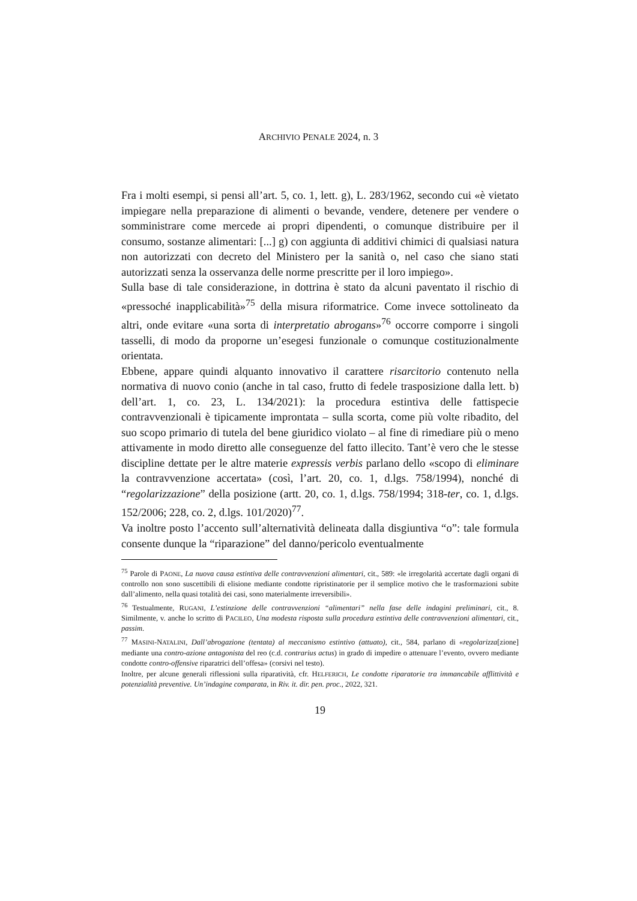ARCHIVIO PENALE 2024, n. 3
Fra i molti esempi, si pensi all’art. 5, co. 1, lett. g), L. 283/1962, secondo cui «è vietato impiegare nella preparazione di alimenti o bevande, vendere, detenere per vendere o somministrare come mercede ai propri dipendenti, o comunque distribuire per il consumo, sostanze alimentari: [...] g) con aggiunta di additivi chimici di qualsiasi natura non autorizzati con decreto del Ministero per la sanità o, nel caso che siano stati autorizzati senza la osservanza delle norme prescritte per il loro impiego».
Sulla base di tale considerazione, in dottrina è stato da alcuni paventato il rischio di «pressoché inapplicabilità»<sup>75</sup> della misura riformatrice. Come invece sottolineato da altri, onde evitare «una sorta di interpretatio abrogans»<sup>76</sup> occorre comporre i singoli tasselli, di modo da proporne un’esegesi funzionale o comunque costituzionalmente orientata.
Ebbene, appare quindi alquanto innovativo il carattere risarcitorio contenuto nella normativa di nuovo conio (anche in tal caso, frutto di fedele trasposizione dalla lett. b) dell’art. 1, co. 23, L. 134/2021): la procedura estintiva delle fattispecie contravvenzionali è tipicamente improntata – sulla scorta, come più volte ribadito, del suo scopo primario di tutela del bene giuridico violato – al fine di rimediare più o meno attivamente in modo diretto alle conseguenze del fatto illecito. Tant’è vero che le stesse discipline dettate per le altre materie expressis verbis parlano dello «scopo di eliminare la contravvenzione accertata» (così, l’art. 20, co. 1, d.lgs. 758/1994), nonché di “regolarizzazione” della posizione (artt. 20, co. 1, d.lgs. 758/1994; 318-ter, co. 1, d.lgs. 152/2006; 228, co. 2, d.lgs. 101/2020)<sup>77</sup>.
Va inoltre posto l’accento sull’alternatività delineata dalla disgiuntiva “o”: tale formula consente dunque la “riparazione” del danno/pericolo eventualmente
<sup>75</sup> Parole di PAONE, La nuova causa estintiva delle contravvenzioni alimentari, cit., 589: «le irregolarità accertate dagli organi di controllo non sono suscettibili di elisione mediante condotte ripristinatorie per il semplice motivo che le trasformazioni subite dall’alimento, nella quasi totalità dei casi, sono materialmente irreversibili».
<sup>76</sup> Testualmente, RUGANI, L’estinzione delle contravvenzioni “alimentari” nella fase delle indagini preliminari, cit., 8. Similmente, v. anche lo scritto di PACILEO, Una modesta risposta sulla procedura estintiva delle contravvenzioni alimentari, cit., passim.
<sup>77</sup> MASINI-NATALINI, Dall’abrogazione (tentata) al meccanismo estintivo (attuato), cit., 584, parlano di «regolarizza[zione] mediante una contro-azione antagonista del reo (c.d. contrarius actus) in grado di impedire o attenuare l’evento, ovvero mediante condotte contro-offensive riparatrici dell’offesa» (corsivi nel testo).
Inoltre, per alcune generali riflessioni sulla riparatività, cfr. HELFERICH, Le condotte riparatorie tra immancabile afflittività e potenzialità preventive. Un’indagine comparata, in Riv. it. dir. pen. proc., 2022, 321.
19